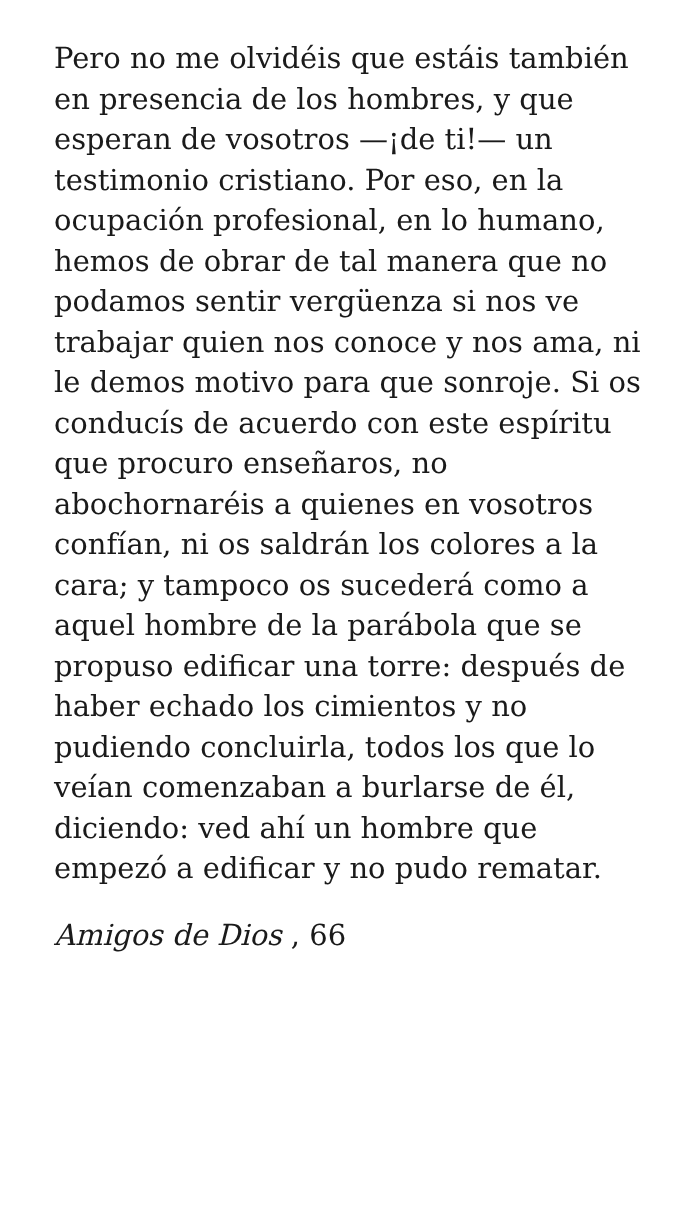Pero no me olvidéis que estáis también en presencia de los hombres, y que esperan de vosotros —¡de ti!— un testimonio cristiano. Por eso, en la ocupación profesional, en lo humano, hemos de obrar de tal manera que no podamos sentir vergüenza si nos ve trabajar quien nos conoce y nos ama, ni le demos motivo para que sonroje. Si os conducís de acuerdo con este espíritu que procuro enseñaros, no abochornaréis a quienes en vosotros confían, ni os saldrán los colores a la cara; y tampoco os sucederá como a aquel hombre de la parábola que se propuso edificar una torre: después de haber echado los cimientos y no pudiendo concluirla, todos los que lo veían comenzaban a burlarse de él, diciendo: ved ahí un hombre que empezó a edificar y no pudo rematar.
Amigos de Dios , 66